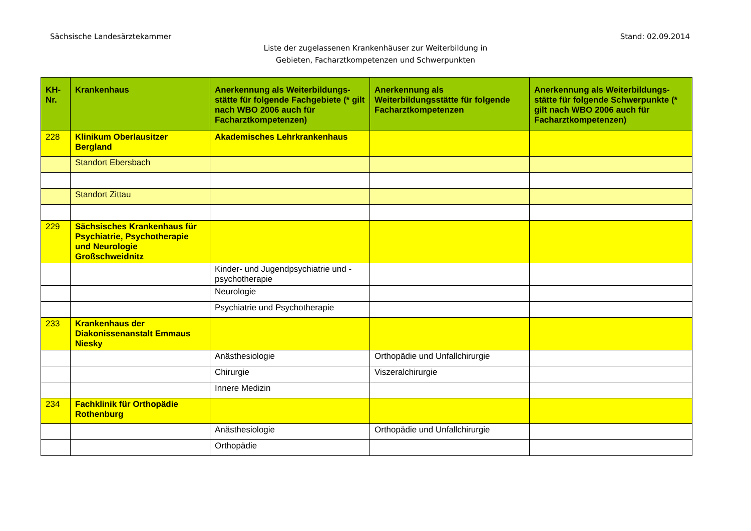Sächsische Landesärztekammer Stand: 02.09.2014
Liste der zugelassenen Krankenhäuser zur Weiterbildung in
Gebieten, Facharztkompetenzen und Schwerpunkten
| KH-Nr. | Krankenhaus | Anerkennung als Weiterbildungs-stätte für folgende Fachgebiete (* gilt nach WBO 2006 auch für Facharztkompetenzen) | Anerkennung als Weiterbildungsstätte für folgende Facharztkompetenzen | Anerkennung als Weiterbildungs-stätte für folgende Schwerpunkte (* gilt nach WBO 2006 auch für Facharztkompetenzen) |
| --- | --- | --- | --- | --- |
| 228 | Klinikum Oberlausitzer Bergland | Akademisches Lehrkrankenhaus | | |
| | Standort Ebersbach | | | |
| | Standort Zittau | | | |
| 229 | Sächsisches Krankenhaus für Psychiatrie, Psychotherapie und Neurologie Großschweidnitz | | | |
| | | Kinder- und Jugendpsychiatrie und -psychotherapie | | |
| | | Neurologie | | |
| | | Psychiatrie und Psychotherapie | | |
| 233 | Krankenhaus der Diakonissenanstalt Emmaus Niesky | | | |
| | | Anästhesiologie | Orthopädie und Unfallchirurgie | |
| | | Chirurgie | Viszeralchirurgie | |
| | | Innere Medizin | | |
| 234 | Fachklinik für Orthopädie Rothenburg | | | |
| | | Anästhesiologie | Orthopädie und Unfallchirurgie | |
| | | Orthopädie | | |